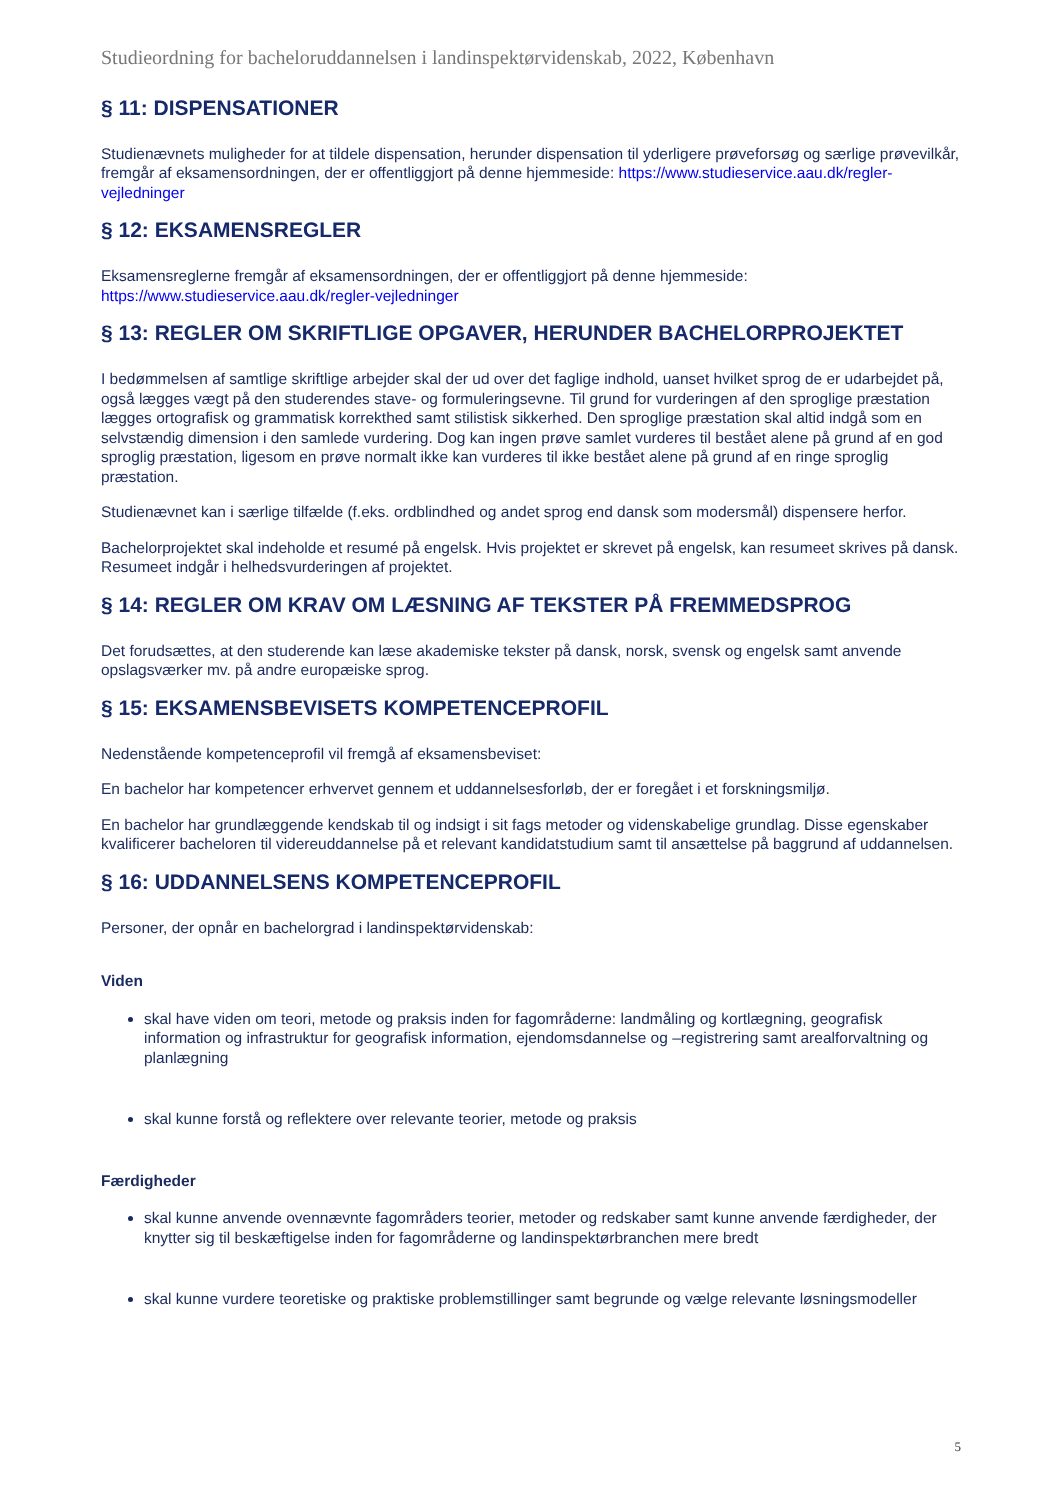Studieordning for bacheloruddannelsen i landinspektørvidenskab, 2022, København
§ 11: DISPENSATIONER
Studienævnets muligheder for at tildele dispensation, herunder dispensation til yderligere prøveforsøg og særlige prøvevilkår, fremgår af eksamensordningen, der er offentliggjort på denne hjemmeside: https://www.studieservice.aau.dk/regler-vejledninger
§ 12: EKSAMENSREGLER
Eksamensreglerne fremgår af eksamensordningen, der er offentliggjort på denne hjemmeside:
https://www.studieservice.aau.dk/regler-vejledninger
§ 13: REGLER OM SKRIFTLIGE OPGAVER, HERUNDER BACHELORPROJEKTET
I bedømmelsen af samtlige skriftlige arbejder skal der ud over det faglige indhold, uanset hvilket sprog de er udarbejdet på, også lægges vægt på den studerendes stave- og formuleringsevne. Til grund for vurderingen af den sproglige præstation lægges ortografisk og grammatisk korrekthed samt stilistisk sikkerhed. Den sproglige præstation skal altid indgå som en selvstændig dimension i den samlede vurdering. Dog kan ingen prøve samlet vurderes til bestået alene på grund af en god sproglig præstation, ligesom en prøve normalt ikke kan vurderes til ikke bestået alene på grund af en ringe sproglig præstation.
Studienævnet kan i særlige tilfælde (f.eks. ordblindhed og andet sprog end dansk som modersmål) dispensere herfor.
Bachelorprojektet skal indeholde et resumé på engelsk. Hvis projektet er skrevet på engelsk, kan resumeet skrives på dansk. Resumeet indgår i helhedsvurderingen af projektet.
§ 14: REGLER OM KRAV OM LÆSNING AF TEKSTER PÅ FREMMEDSPROG
Det forudsættes, at den studerende kan læse akademiske tekster på dansk, norsk, svensk og engelsk samt anvende opslagsværker mv. på andre europæiske sprog.
§ 15: EKSAMENSBEVISETS KOMPETENCEPROFIL
Nedenstående kompetenceprofil vil fremgå af eksamensbeviset:
En bachelor har kompetencer erhvervet gennem et uddannelsesforløb, der er foregået i et forskningsmiljø.
En bachelor har grundlæggende kendskab til og indsigt i sit fags metoder og videnskabelige grundlag. Disse egenskaber kvalificerer bacheloren til videreuddannelse på et relevant kandidatstudium samt til ansættelse på baggrund af uddannelsen.
§ 16: UDDANNELSENS KOMPETENCEPROFIL
Personer, der opnår en bachelorgrad i landinspektørvidenskab:
Viden
skal have viden om teori, metode og praksis inden for fagområderne: landmåling og kortlægning, geografisk information og infrastruktur for geografisk information, ejendomsdannelse og –registrering samt arealforvaltning og planlægning
skal kunne forstå og reflektere over relevante teorier, metode og praksis
Færdigheder
skal kunne anvende ovennævnte fagområders teorier, metoder og redskaber samt kunne anvende færdigheder, der knytter sig til beskæftigelse inden for fagområderne og landinspektørbranchen mere bredt
skal kunne vurdere teoretiske og praktiske problemstillinger samt begrunde og vælge relevante løsningsmodeller
5